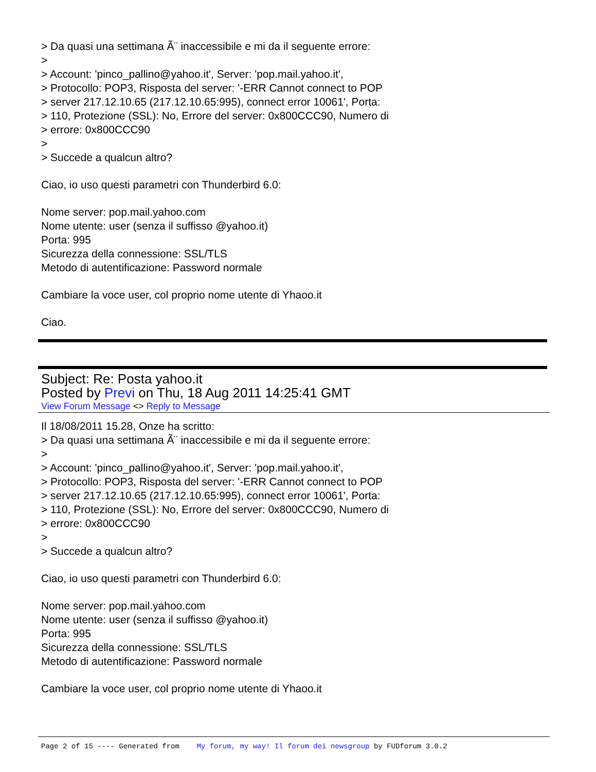> Da quasi una settimana Ã¨ inaccessibile e mi da il seguente errore:
>
> Account: 'pinco_pallino@yahoo.it', Server: 'pop.mail.yahoo.it',
> Protocollo: POP3, Risposta del server: '-ERR Cannot connect to POP
> server 217.12.10.65 (217.12.10.65:995), connect error 10061', Porta:
> 110, Protezione (SSL): No, Errore del server: 0x800CCC90, Numero di
> errore: 0x800CCC90
>
> Succede a qualcun altro?
Ciao, io uso questi parametri con Thunderbird 6.0:
Nome server: pop.mail.yahoo.com
Nome utente: user (senza il suffisso @yahoo.it)
Porta: 995
Sicurezza della connessione: SSL/TLS
Metodo di autentificazione: Password normale
Cambiare la voce user, col proprio nome utente di Yhaoo.it
Ciao.
Subject: Re: Posta yahoo.it
Posted by Previ on Thu, 18 Aug 2011 14:25:41 GMT
View Forum Message <> Reply to Message
Il 18/08/2011 15.28, Onze ha scritto:
> Da quasi una settimana Ã¨ inaccessibile e mi da il seguente errore:
>
> Account: 'pinco_pallino@yahoo.it', Server: 'pop.mail.yahoo.it',
> Protocollo: POP3, Risposta del server: '-ERR Cannot connect to POP
> server 217.12.10.65 (217.12.10.65:995), connect error 10061', Porta:
> 110, Protezione (SSL): No, Errore del server: 0x800CCC90, Numero di
> errore: 0x800CCC90
>
> Succede a qualcun altro?
Ciao, io uso questi parametri con Thunderbird 6.0:
Nome server: pop.mail.yahoo.com
Nome utente: user (senza il suffisso @yahoo.it)
Porta: 995
Sicurezza della connessione: SSL/TLS
Metodo di autentificazione: Password normale
Cambiare la voce user, col proprio nome utente di Yhaoo.it
Page 2 of 15 ---- Generated from My forum, my way! Il forum dei newsgroup by FUDforum 3.0.2